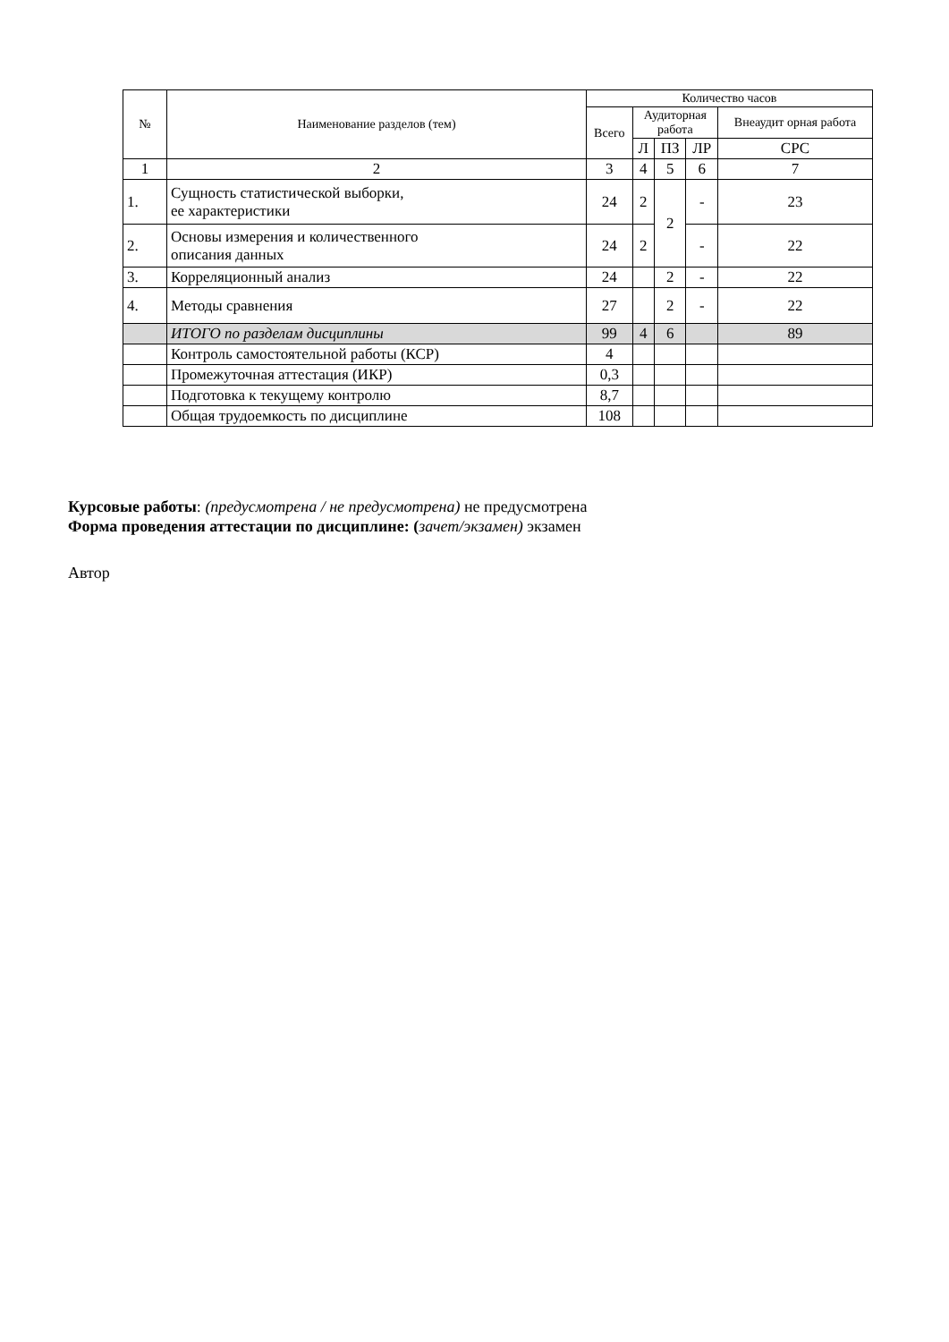| № | Наименование разделов (тем) | Количество часов | | | | |
| --- | --- | --- | --- | --- | --- | --- |
| | | Всего | Аудиторная работа | | | Внеаудит орная работа |
| | | | Л | ПЗ | ЛР | СРС |
| 1 | 2 | 3 | 4 | 5 | 6 | 7 |
| 1. | Сущность статистической выборки, ее характеристики | 24 | 2 | 2 | - | 23 |
| 2. | Основы измерения и количественного описания данных | 24 | 2 | | - | 22 |
| 3. | Корреляционный анализ | 24 | | 2 | - | 22 |
| 4. | Методы сравнения | 27 | | 2 | - | 22 |
| | ИТОГО по разделам дисциплины | 99 | 4 | 6 | | 89 |
| | Контроль самостоятельной работы (КСР) | 4 | | | | |
| | Промежуточная аттестация (ИКР) | 0,3 | | | | |
| | Подготовка к текущему контролю | 8,7 | | | | |
| | Общая трудоемкость по дисциплине | 108 | | | | |
Курсовые работы: (предусмотрена / не предусмотрена) не предусмотрена
Форма проведения аттестации по дисциплине: (зачет/экзамен) экзамен
Автор